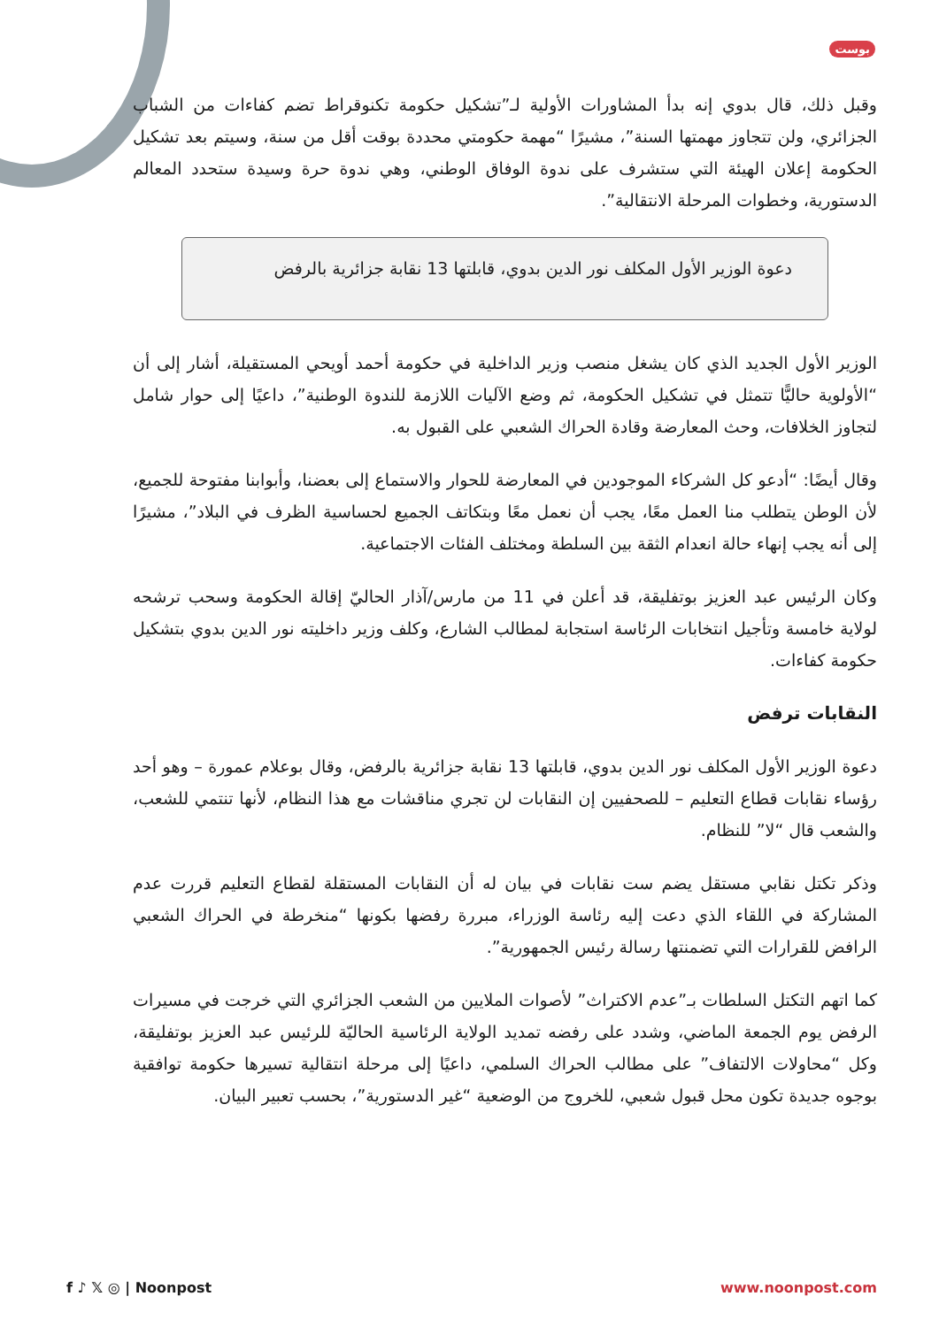بوست
وقبل ذلك، قال بدوي إنه بدأ المشاورات الأولية لـ”تشكيل حكومة تكنوقراط تضم كفاءات من الشباب الجزائري، ولن تتجاوز مهمتها السنة”، مشيرًا “مهمة حكومتي محددة بوقت أقل من سنة، وسيتم بعد تشكيل الحكومة إعلان الهيئة التي ستشرف على ندوة الوفاق الوطني، وهي ندوة حرة وسيدة ستحدد المعالم الدستورية، وخطوات المرحلة الانتقالية”.
دعوة الوزير الأول المكلف نور الدين بدوي، قابلتها 13 نقابة جزائرية بالرفض
الوزير الأول الجديد الذي كان يشغل منصب وزير الداخلية في حكومة أحمد أويحي المستقيلة، أشار إلى أن “الأولوية حاليًّا تتمثل في تشكيل الحكومة، ثم وضع الآليات اللازمة للندوة الوطنية”، داعيًا إلى حوار شامل لتجاوز الخلافات، وحث المعارضة وقادة الحراك الشعبي على القبول به.
وقال أيضًا: “أدعو كل الشركاء الموجودين في المعارضة للحوار والاستماع إلى بعضنا، وأبوابنا مفتوحة للجميع، لأن الوطن يتطلب منا العمل معًا، يجب أن نعمل معًا وبتكاتف الجميع لحساسية الظرف في البلاد”، مشيرًا إلى أنه يجب إنهاء حالة انعدام الثقة بين السلطة ومختلف الفئات الاجتماعية.
وكان الرئيس عبد العزيز بوتفليقة، قد أعلن في 11 من مارس/آذار الحاليّ إقالة الحكومة وسحب ترشحه لولاية خامسة وتأجيل انتخابات الرئاسة استجابة لمطالب الشارع، وكلف وزير داخليته نور الدين بدوي بتشكيل حكومة كفاءات.
النقابات ترفض
دعوة الوزير الأول المكلف نور الدين بدوي، قابلتها 13 نقابة جزائرية بالرفض، وقال بوعلام عمورة – وهو أحد رؤساء نقابات قطاع التعليم – للصحفيين إن النقابات لن تجري مناقشات مع هذا النظام، لأنها تنتمي للشعب، والشعب قال “لا” للنظام.
وذكر تكتل نقابي مستقل يضم ست نقابات في بيان له أن النقابات المستقلة لقطاع التعليم قررت عدم المشاركة في اللقاء الذي دعت إليه رئاسة الوزراء، مبررة رفضها بكونها “منخرطة في الحراك الشعبي الرافض للقرارات التي تضمنتها رسالة رئيس الجمهورية”.
كما اتهم التكتل السلطات بـ”عدم الاكتراث” لأصوات الملايين من الشعب الجزائري التي خرجت في مسيرات الرفض يوم الجمعة الماضي، وشدد على رفضه تمديد الولاية الرئاسية الحاليّة للرئيس عبد العزيز بوتفليقة، وكل “محاولات الالتفاف” على مطالب الحراك السلمي، داعيًا إلى مرحلة انتقالية تسيرها حكومة توافقية بوجوه جديدة تكون محل قبول شعبي، للخروج من الوضعية “غير الدستورية”، بحسب تعبير البيان.
f ♪ 𝕏 ◎ | Noonpost www.noonpost.com